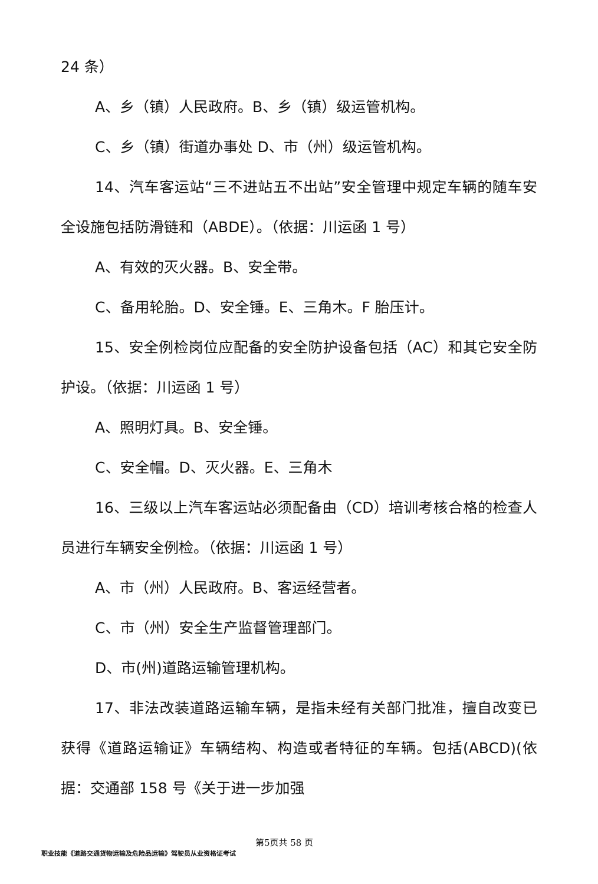24 条）
A、乡（镇）人民政府。B、乡（镇）级运管机构。
C、乡（镇）街道办事处 D、市（州）级运管机构。
14、汽车客运站“三不进站五不出站”安全管理中规定车辆的随车安全设施包括防滑链和（ABDE）。（依据：川运函 1 号）
A、有效的灭火器。B、安全带。
C、备用轮胎。D、安全锤。E、三角木。F 胎压计。
15、安全例检岗位应配备的安全防护设备包括（AC）和其它安全防护设。（依据：川运函 1 号）
A、照明灯具。B、安全锤。
C、安全帽。D、灭火器。E、三角木
16、三级以上汽车客运站必须配备由（CD）培训考核合格的检查人员进行车辆安全例检。（依据：川运函 1 号）
A、市（州）人民政府。B、客运经营者。
C、市（州）安全生产监督管理部门。
D、市(州)道路运输管理机构。
17、非法改装道路运输车辆，是指未经有关部门批准，擅自改变已获得《道路运输证》车辆结构、构造或者特征的车辆。包括(ABCD)(依据：交通部 158 号《关于进一步加强
第5页共 58 页
职业技能《道路交通货物运输及危险品运输》驾驶员从业资格证考试